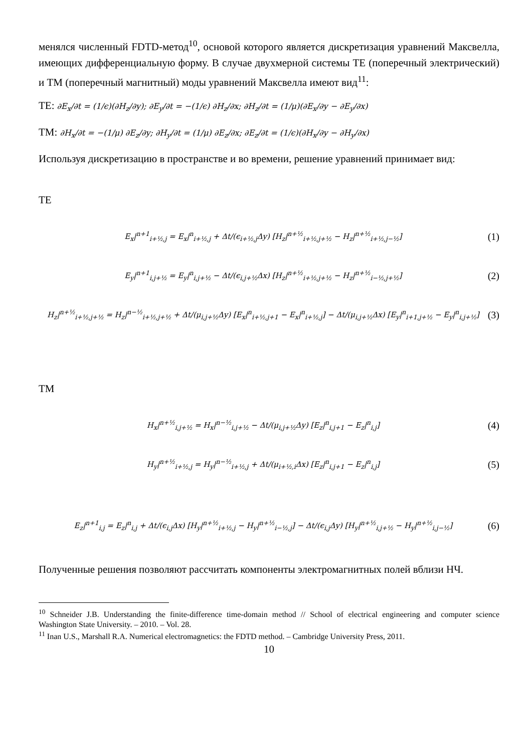менялся численный FDTD-метод<sup>10</sup>, основой которого является дискретизация уравнений Максвелла, имеющих дифференциальную форму. В случае двухмерной системы TE (поперечный электрический) и TM (поперечный магнитный) моды уравнений Максвелла имеют вид<sup>11</sup>:
TE: ∂E<sub>x</sub>/∂t = (1/ϵ)(∂H<sub>z</sub>/∂y); ∂E<sub>y</sub>/∂t = −(1/ϵ) ∂H<sub>z</sub>/∂x; ∂H<sub>z</sub>/∂t = (1/μ)(∂E<sub>x</sub>/∂y − ∂E<sub>y</sub>/∂x)
TM: ∂H<sub>x</sub>/∂t = −(1/μ) ∂E<sub>z</sub>/∂y; ∂H<sub>y</sub>/∂t = (1/μ) ∂E<sub>z</sub>/∂x; ∂E<sub>z</sub>/∂t = (1/ϵ)(∂H<sub>x</sub>/∂y − ∂H<sub>y</sub>/∂x)
Используя дискретизацию в пространстве и во времени, решение уравнений принимает вид:
TE
E<sub>x</sub>|<sup>n+1</sup><sub>i+½,j</sub> = E<sub>x</sub>|<sup>n</sup><sub>i+½,j</sub> + Δt/(ϵ<sub>i+½,j</sub>Δy) [H<sub>z</sub>|<sup>n+½</sup><sub>i+½,j+½</sub> − H<sub>z</sub>|<sup>n+½</sup><sub>i+½,j−½</sub>] (1)
E<sub>y</sub>|<sup>n+1</sup><sub>i,j+½</sub> = E<sub>y</sub>|<sup>n</sup><sub>i,j+½</sub> − Δt/(ϵ<sub>i,j+½</sub>Δx) [H<sub>z</sub>|<sup>n+½</sup><sub>i+½,j+½</sub> − H<sub>z</sub>|<sup>n+½</sup><sub>i−½,j+½</sub>] (2)
H<sub>z</sub>|<sup>n+½</sup><sub>i+½,j+½</sub> = H<sub>z</sub>|<sup>n−½</sup><sub>i+½,j+½</sub> + Δt/(μ<sub>i,j+½</sub>Δy) [E<sub>x</sub>|<sup>n</sup><sub>i+½,j+1</sub> − E<sub>x</sub>|<sup>n</sup><sub>i+½,j</sub>] − Δt/(μ<sub>i,j+½</sub>Δx) [E<sub>y</sub>|<sup>n</sup><sub>i+1,j+½</sub> − E<sub>y</sub>|<sup>n</sup><sub>i,j+½</sub>] (3)
TM
H<sub>x</sub>|<sup>n+½</sup><sub>i,j+½</sub> = H<sub>x</sub>|<sup>n−½</sup><sub>i,j+½</sub> − Δt/(μ<sub>i,j+½</sub>Δy) [E<sub>z</sub>|<sup>n</sup><sub>i,j+1</sub> − E<sub>z</sub>|<sup>n</sup><sub>i,j</sub>] (4)
H<sub>y</sub>|<sup>n+½</sup><sub>i+½,j</sub> = H<sub>y</sub>|<sup>n−½</sup><sub>i+½,j</sub> + Δt/(μ<sub>i+½,i</sub>Δx) [E<sub>z</sub>|<sup>n</sup><sub>i,j+1</sub> − E<sub>z</sub>|<sup>n</sup><sub>i,j</sub>] (5)
E<sub>z</sub>|<sup>n+1</sup><sub>i,j</sub> = E<sub>z</sub>|<sup>n</sup><sub>i,j</sub> + Δt/(ϵ<sub>i,j</sub>Δx) [H<sub>y</sub>|<sup>n+½</sup><sub>i+½,j</sub> − H<sub>y</sub>|<sup>n+½</sup><sub>i−½,j</sub>] − Δt/(ϵ<sub>i,j</sub>Δy) [H<sub>y</sub>|<sup>n+½</sup><sub>i,j+½</sub> − H<sub>y</sub>|<sup>n+½</sup><sub>i,j−½</sub>] (6)
Полученные решения позволяют рассчитать компоненты электромагнитных полей вблизи НЧ.
<sup>10</sup> Schneider J.B. Understanding the finite-difference time-domain method // School of electrical engineering and computer science Washington State University. – 2010. – Vol. 28.
<sup>11</sup> Inan U.S., Marshall R.A. Numerical electromagnetics: the FDTD method. – Cambridge University Press, 2011.
10